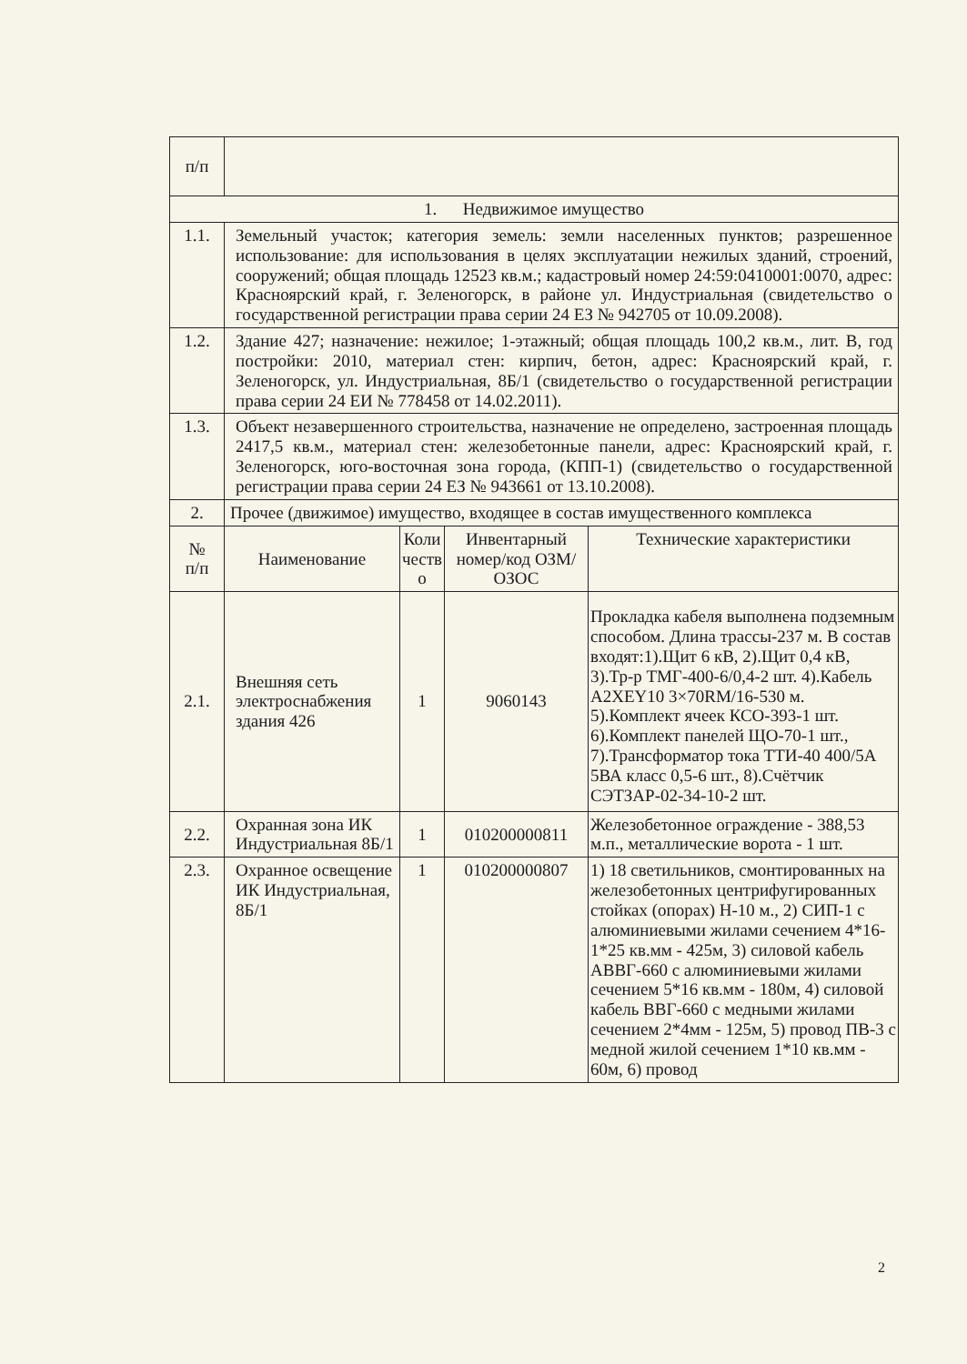| п/п | | | | |
| 1. Недвижимое имущество | | | | |
| 1.1. | Земельный участок; категория земель: земли населенных пунктов; разрешенное использование: для использования в целях эксплуатации нежилых зданий, строений, сооружений; общая площадь 12523 кв.м.; кадастровый номер 24:59:0410001:0070, адрес: Красноярский край, г. Зеленогорск, в районе ул. Индустриальная (свидетельство о государственной регистрации права серии 24 ЕЗ № 942705 от 10.09.2008). | | | |
| 1.2. | Здание 427; назначение: нежилое; 1-этажный; общая площадь 100,2 кв.м., лит. В, год постройки: 2010, материал стен: кирпич, бетон, адрес: Красноярский край, г. Зеленогорск, ул. Индустриальная, 8Б/1 (свидетельство о государственной регистрации права серии 24 ЕИ № 778458 от 14.02.2011). | | | |
| 1.3. | Объект незавершенного строительства, назначение не определено, застроенная площадь 2417,5 кв.м., материал стен: железобетонные панели, адрес: Красноярский край, г. Зеленогорск, юго-восточная зона города, (КПП-1) (свидетельство о государственной регистрации права серии 24 ЕЗ № 943661 от 13.10.2008). | | | |
| 2. | Прочее (движимое) имущество, входящее в состав имущественного комплекса | | | |
| № п/п | Наименование | Коли честв о | Инвентарный номер/код ОЗМ/ОЗОС | Технические характеристики |
| 2.1. | Внешняя сеть электроснабжения здания 426 | 1 | 9060143 | Прокладка кабеля выполнена подземным способом. Длина трассы-237 м. В состав входят:1).Щит 6 кВ, 2).Щит 0,4 кВ, 3).Тр-р ТМГ-400-6/0,4-2 шт. 4).Кабель A2XEY10 3×70RM/16-530 м. 5).Комплект ячеек КСО-393-1 шт. 6).Комплект панелей ЩО-70-1 шт., 7).Трансформатор тока ТТИ-40 400/5А 5ВА класс 0,5-6 шт., 8).Счётчик СЭТЗАР-02-34-10-2 шт. |
| 2.2. | Охранная зона ИК Индустриальная 8Б/1 | 1 | 010200000811 | Железобетонное ограждение - 388,53 м.п., металлические ворота - 1 шт. |
| 2.3. | Охранное освещение ИК Индустриальная, 8Б/1 | 1 | 010200000807 | 1) 18 светильников, смонтированных на железобетонных центрифугированных стойках (опорах) Н-10 м., 2) СИП-1 с алюминиевыми жилами сечением 4*16-1*25 кв.мм - 425м, 3) силовой кабель АВВГ-660 с алюминиевыми жилами сечением 5*16 кв.мм - 180м, 4) силовой кабель ВВГ-660 с медными жилами сечением 2*4мм - 125м, 5) провод ПВ-3 с медной жилой сечением 1*10 кв.мм - 60м, 6) провод |
2